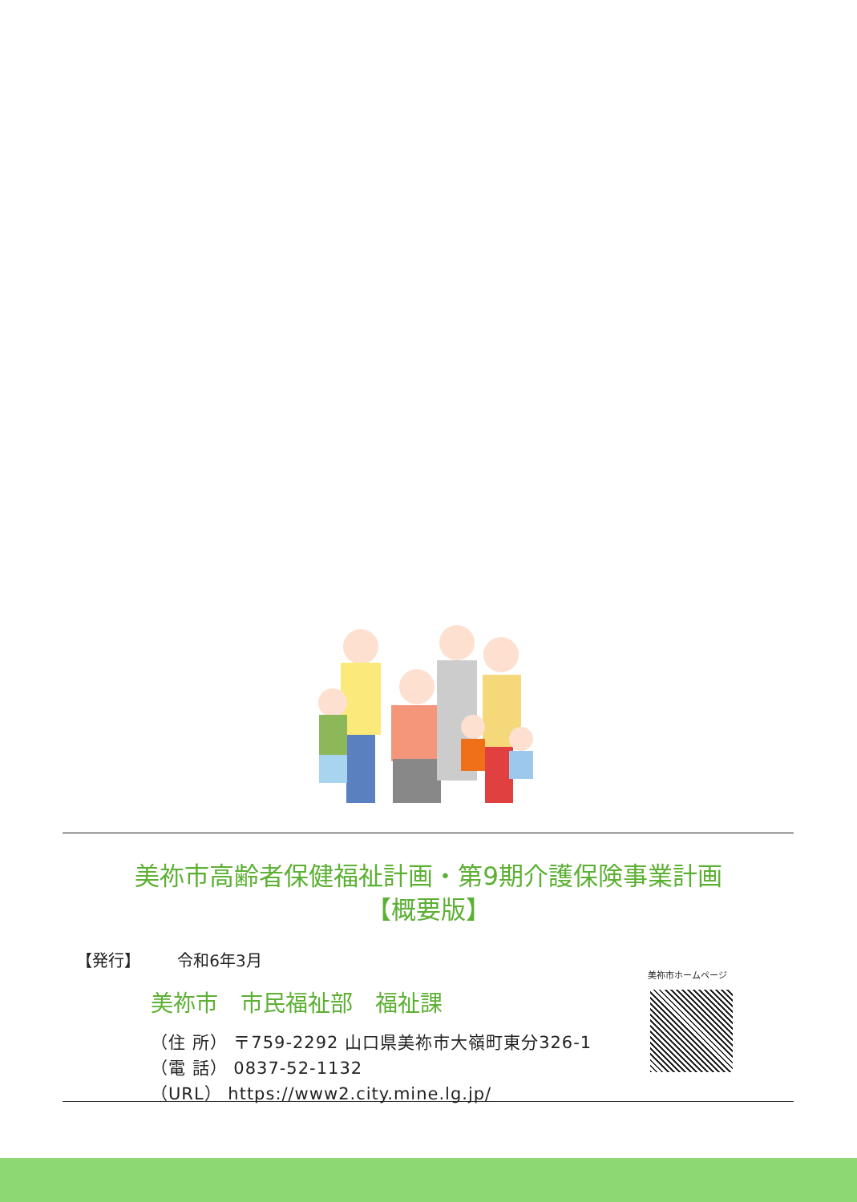美祢市高齢者保健福祉計画・第9期介護保険事業計画
【概要版】
【発行】 令和6年3月
美祢市ホームページ
美祢市　市民福祉部　福祉課
（住 所） 〒759-2292 山口県美祢市大嶺町東分326-1
（電 話） 0837-52-1132
（URL） https://www2.city.mine.lg.jp/